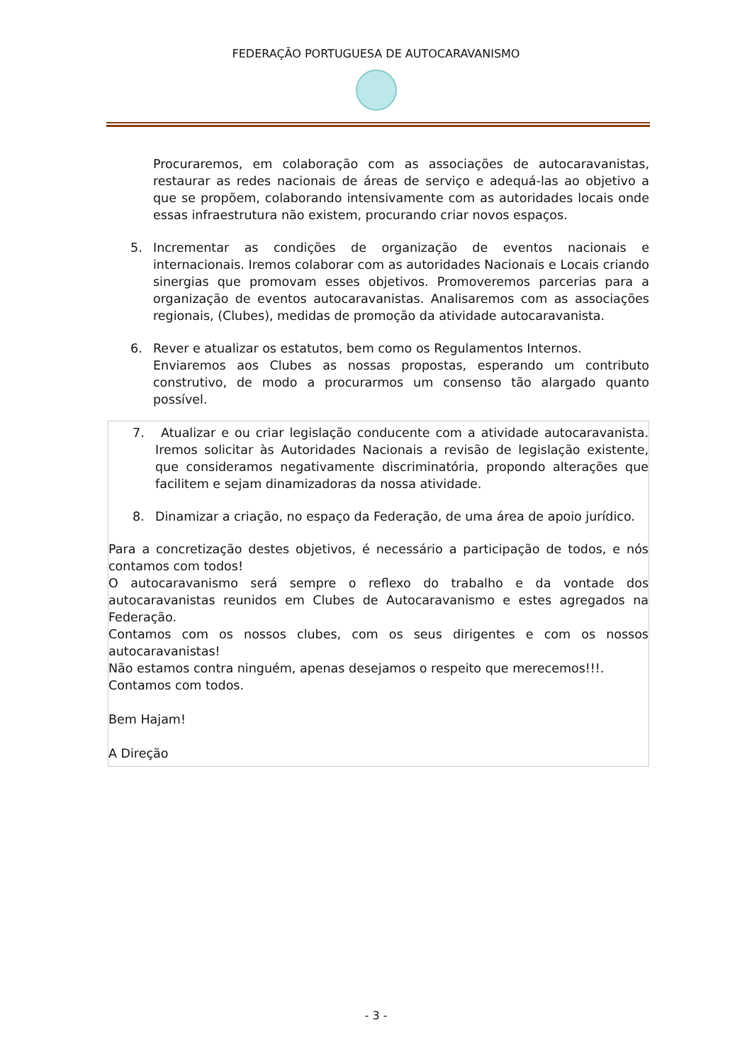FEDERAÇÃO PORTUGUESA DE AUTOCARAVANISMO
Procuraremos, em colaboração com as associações de autocaravanistas, restaurar as redes nacionais de áreas de serviço e adequá-las ao objetivo a que se propõem, colaborando intensivamente com as autoridades locais onde essas infraestrutura não existem, procurando criar novos espaços.
5. Incrementar as condições de organização de eventos nacionais e internacionais. Iremos colaborar com as autoridades Nacionais e Locais criando sinergias que promovam esses objetivos. Promoveremos parcerias para a organização de eventos autocaravanistas. Analisaremos com as associações regionais, (Clubes), medidas de promoção da atividade autocaravanista.
6. Rever e atualizar os estatutos, bem como os Regulamentos Internos.
Enviaremos aos Clubes as nossas propostas, esperando um contributo construtivo, de modo a procurarmos um consenso tão alargado quanto possível.
7. Atualizar e ou criar legislação conducente com a atividade autocaravanista. Iremos solicitar às Autoridades Nacionais a revisão de legislação existente, que consideramos negativamente discriminatória, propondo alterações que facilitem e sejam dinamizadoras da nossa atividade.
8. Dinamizar a criação, no espaço da Federação, de uma área de apoio jurídico.
Para a concretização destes objetivos, é necessário a participação de todos, e nós contamos com todos!
O autocaravanismo será sempre o reflexo do trabalho e da vontade dos autocaravanistas reunidos em Clubes de Autocaravanismo e estes agregados na Federação.
Contamos com os nossos clubes, com os seus dirigentes e com os nossos autocaravanistas!
Não estamos contra ninguém, apenas desejamos o respeito que merecemos!!!.
Contamos com todos.
Bem Hajam!
A Direção
- 3 -